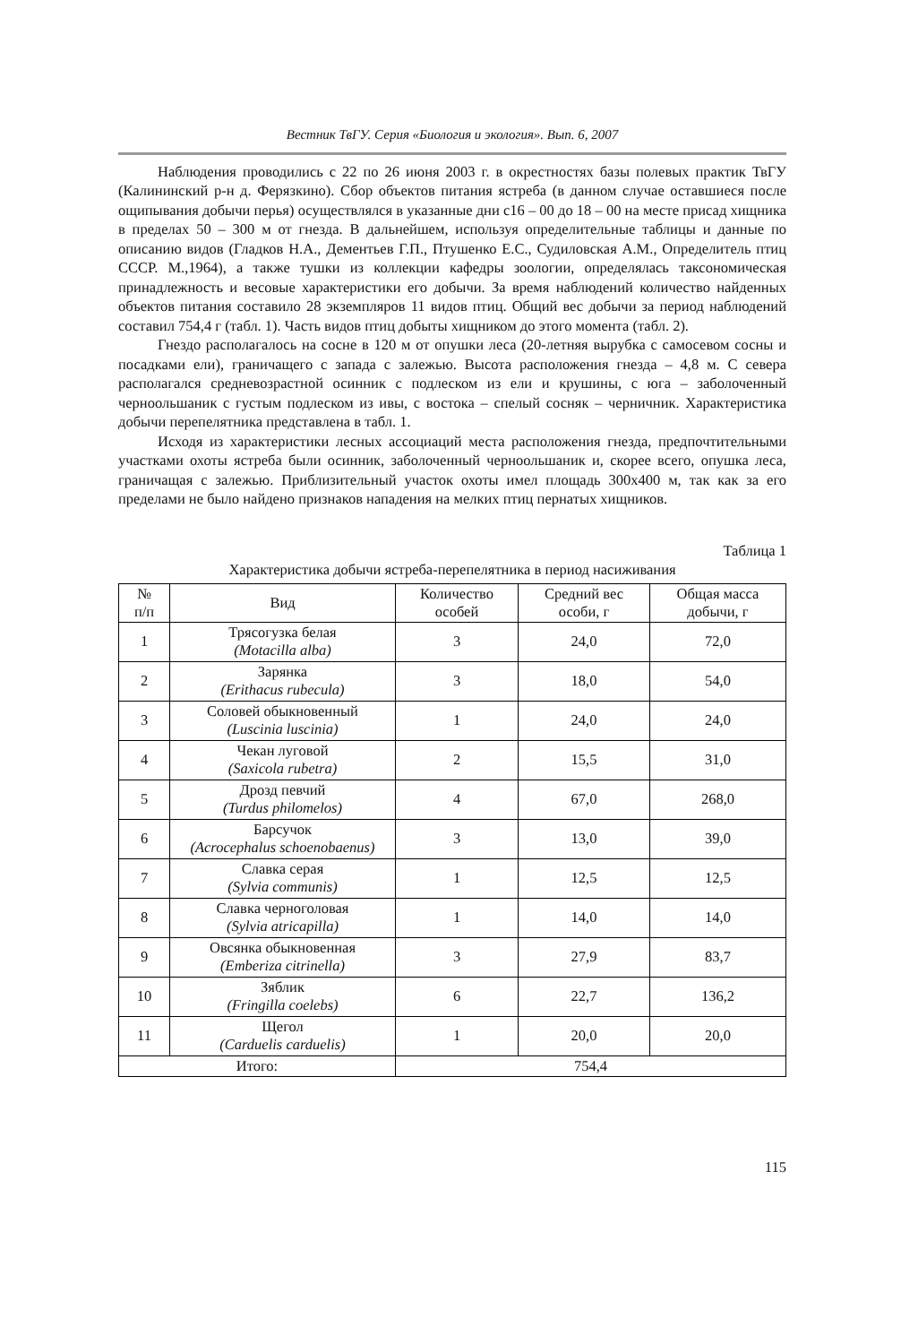Вестник ТвГУ. Серия «Биология и экология». Вып. 6, 2007
Наблюдения проводились с 22 по 26 июня 2003 г. в окрестностях базы полевых практик ТвГУ (Калининский р-н д. Ферязкино). Сбор объектов питания ястреба (в данном случае оставшиеся после ощипывания добычи перья) осуществлялся в указанные дни с16 – 00 до 18 – 00 на месте присад хищника в пределах 50 – 300 м от гнезда. В дальнейшем, используя определительные таблицы и данные по описанию видов (Гладков Н.А., Дементьев Г.П., Птушенко Е.С., Судиловская А.М., Определитель птиц СССР. М.,1964), а также тушки из коллекции кафедры зоологии, определялась таксономическая принадлежность и весовые характеристики его добычи. За время наблюдений количество найденных объектов питания составило 28 экземпляров 11 видов птиц. Общий вес добычи за период наблюдений составил 754,4 г (табл. 1). Часть видов птиц добыты хищником до этого момента (табл. 2).
Гнездо располагалось на сосне в 120 м от опушки леса (20-летняя вырубка с самосевом сосны и посадками ели), граничащего с запада с залежью. Высота расположения гнезда – 4,8 м. С севера располагался средневозрастной осинник с подлеском из ели и крушины, с юга – заболоченный черноольшаник с густым подлеском из ивы, с востока – спелый сосняк – черничник. Характеристика добычи перепелятника представлена в табл. 1.
Исходя из характеристики лесных ассоциаций места расположения гнезда, предпочтительными участками охоты ястреба были осинник, заболоченный черноольшаник и, скорее всего, опушка леса, граничащая с залежью. Приблизительный участок охоты имел площадь 300х400 м, так как за его пределами не было найдено признаков нападения на мелких птиц пернатых хищников.
Таблица 1
Характеристика добычи ястреба-перепелятника в период насиживания
| № п/п | Вид | Количество особей | Средний вес особи, г | Общая масса добычи, г |
| --- | --- | --- | --- | --- |
| 1 | Трясогузка белая (Motacilla alba) | 3 | 24,0 | 72,0 |
| 2 | Зарянка (Erithacus rubecula) | 3 | 18,0 | 54,0 |
| 3 | Соловей обыкновенный (Luscinia luscinia) | 1 | 24,0 | 24,0 |
| 4 | Чекан луговой (Saxicola rubetra) | 2 | 15,5 | 31,0 |
| 5 | Дрозд певчий (Turdus philomelos) | 4 | 67,0 | 268,0 |
| 6 | Барсучок (Acrocephalus schoenobaenus) | 3 | 13,0 | 39,0 |
| 7 | Славка серая (Sylvia communis) | 1 | 12,5 | 12,5 |
| 8 | Славка черноголовая (Sylvia atricapilla) | 1 | 14,0 | 14,0 |
| 9 | Овсянка обыкновенная (Emberiza citrinella) | 3 | 27,9 | 83,7 |
| 10 | Зяблик (Fringilla coelebs) | 6 | 22,7 | 136,2 |
| 11 | Щегол (Carduelis carduelis) | 1 | 20,0 | 20,0 |
| Итого: | | 754,4 | | |
115